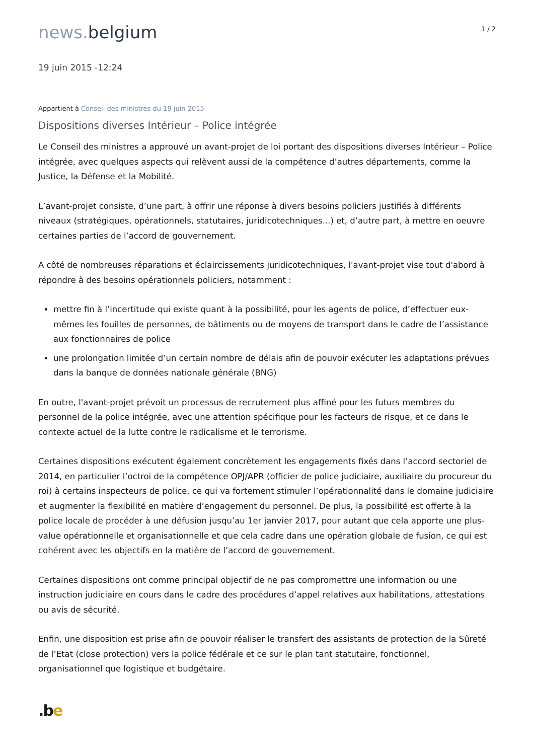news. belgium
1 / 2
19 juin 2015 -12:24
Appartient à Conseil des ministres du 19 juin 2015
Dispositions diverses Intérieur – Police intégrée
Le Conseil des ministres a approuvé un avant-projet de loi portant des dispositions diverses Intérieur – Police intégrée, avec quelques aspects qui relèvent aussi de la compétence d’autres départements, comme la Justice, la Défense et la Mobilité.
L’avant-projet consiste, d’une part, à offrir une réponse à divers besoins policiers justifiés à différents niveaux (stratégiques, opérationnels, statutaires, juridicotechniques...) et, d’autre part, à mettre en oeuvre certaines parties de l’accord de gouvernement.
A côté de nombreuses réparations et éclaircissements juridicotechniques, l'avant-projet vise tout d'abord à répondre à des besoins opérationnels policiers, notamment :
mettre fin à l’incertitude qui existe quant à la possibilité, pour les agents de police, d’effectuer eux-mêmes les fouilles de personnes, de bâtiments ou de moyens de transport dans le cadre de l’assistance aux fonctionnaires de police
une prolongation limitée d’un certain nombre de délais afin de pouvoir exécuter les adaptations prévues dans la banque de données nationale générale (BNG)
En outre, l'avant-projet prévoit un processus de recrutement plus affiné pour les futurs membres du personnel de la police intégrée, avec une attention spécifique pour les facteurs de risque, et ce dans le contexte actuel de la lutte contre le radicalisme et le terrorisme.
Certaines dispositions exécutent également concrètement les engagements fixés dans l’accord sectoriel de 2014, en particulier l’octroi de la compétence OPJ/APR (officier de police judiciaire, auxiliaire du procureur du roi) à certains inspecteurs de police, ce qui va fortement stimuler l’opérationnalité dans le domaine judiciaire et augmenter la flexibilité en matière d’engagement du personnel. De plus, la possibilité est offerte à la police locale de procéder à une défusion jusqu’au 1er janvier 2017, pour autant que cela apporte une plus-value opérationnelle et organisationnelle et que cela cadre dans une opération globale de fusion, ce qui est cohérent avec les objectifs en la matière de l’accord de gouvernement.
Certaines dispositions ont comme principal objectif de ne pas compromettre une information ou une instruction judiciaire en cours dans le cadre des procédures d’appel relatives aux habilitations, attestations ou avis de sécurité.
Enfin, une disposition est prise afin de pouvoir réaliser le transfert des assistants de protection de la Sûreté de l’Etat (close protection) vers la police fédérale et ce sur le plan tant statutaire, fonctionnel, organisationnel que logistique et budgétaire.
.be